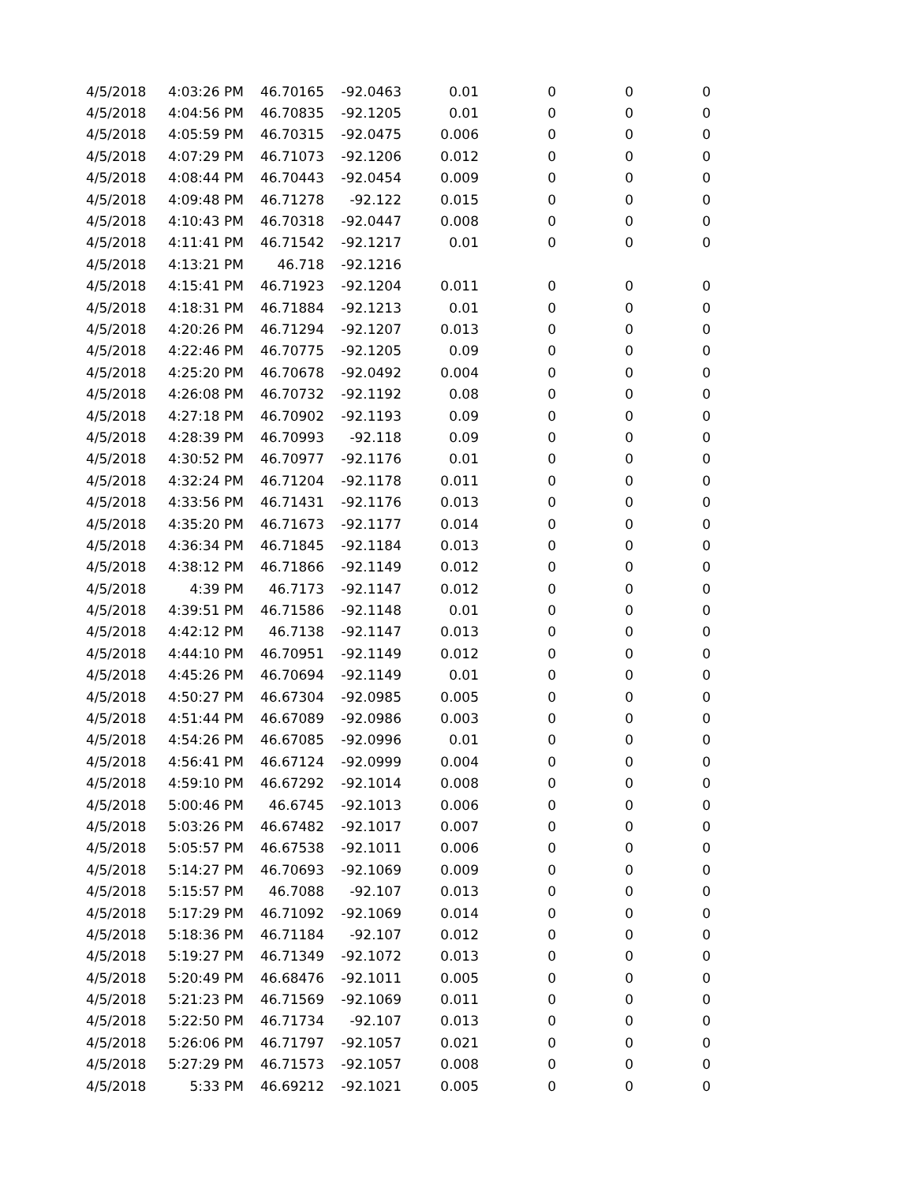| 4/5/2018 | 4:03:26 PM | 46.70165 | -92.0463 | 0.01 | 0 | 0 | 0 |
| 4/5/2018 | 4:04:56 PM | 46.70835 | -92.1205 | 0.01 | 0 | 0 | 0 |
| 4/5/2018 | 4:05:59 PM | 46.70315 | -92.0475 | 0.006 | 0 | 0 | 0 |
| 4/5/2018 | 4:07:29 PM | 46.71073 | -92.1206 | 0.012 | 0 | 0 | 0 |
| 4/5/2018 | 4:08:44 PM | 46.70443 | -92.0454 | 0.009 | 0 | 0 | 0 |
| 4/5/2018 | 4:09:48 PM | 46.71278 | -92.122 | 0.015 | 0 | 0 | 0 |
| 4/5/2018 | 4:10:43 PM | 46.70318 | -92.0447 | 0.008 | 0 | 0 | 0 |
| 4/5/2018 | 4:11:41 PM | 46.71542 | -92.1217 | 0.01 | 0 | 0 | 0 |
| 4/5/2018 | 4:13:21 PM | 46.718 | -92.1216 | | | | |
| 4/5/2018 | 4:15:41 PM | 46.71923 | -92.1204 | 0.011 | 0 | 0 | 0 |
| 4/5/2018 | 4:18:31 PM | 46.71884 | -92.1213 | 0.01 | 0 | 0 | 0 |
| 4/5/2018 | 4:20:26 PM | 46.71294 | -92.1207 | 0.013 | 0 | 0 | 0 |
| 4/5/2018 | 4:22:46 PM | 46.70775 | -92.1205 | 0.09 | 0 | 0 | 0 |
| 4/5/2018 | 4:25:20 PM | 46.70678 | -92.0492 | 0.004 | 0 | 0 | 0 |
| 4/5/2018 | 4:26:08 PM | 46.70732 | -92.1192 | 0.08 | 0 | 0 | 0 |
| 4/5/2018 | 4:27:18 PM | 46.70902 | -92.1193 | 0.09 | 0 | 0 | 0 |
| 4/5/2018 | 4:28:39 PM | 46.70993 | -92.118 | 0.09 | 0 | 0 | 0 |
| 4/5/2018 | 4:30:52 PM | 46.70977 | -92.1176 | 0.01 | 0 | 0 | 0 |
| 4/5/2018 | 4:32:24 PM | 46.71204 | -92.1178 | 0.011 | 0 | 0 | 0 |
| 4/5/2018 | 4:33:56 PM | 46.71431 | -92.1176 | 0.013 | 0 | 0 | 0 |
| 4/5/2018 | 4:35:20 PM | 46.71673 | -92.1177 | 0.014 | 0 | 0 | 0 |
| 4/5/2018 | 4:36:34 PM | 46.71845 | -92.1184 | 0.013 | 0 | 0 | 0 |
| 4/5/2018 | 4:38:12 PM | 46.71866 | -92.1149 | 0.012 | 0 | 0 | 0 |
| 4/5/2018 | 4:39 PM | 46.7173 | -92.1147 | 0.012 | 0 | 0 | 0 |
| 4/5/2018 | 4:39:51 PM | 46.71586 | -92.1148 | 0.01 | 0 | 0 | 0 |
| 4/5/2018 | 4:42:12 PM | 46.7138 | -92.1147 | 0.013 | 0 | 0 | 0 |
| 4/5/2018 | 4:44:10 PM | 46.70951 | -92.1149 | 0.012 | 0 | 0 | 0 |
| 4/5/2018 | 4:45:26 PM | 46.70694 | -92.1149 | 0.01 | 0 | 0 | 0 |
| 4/5/2018 | 4:50:27 PM | 46.67304 | -92.0985 | 0.005 | 0 | 0 | 0 |
| 4/5/2018 | 4:51:44 PM | 46.67089 | -92.0986 | 0.003 | 0 | 0 | 0 |
| 4/5/2018 | 4:54:26 PM | 46.67085 | -92.0996 | 0.01 | 0 | 0 | 0 |
| 4/5/2018 | 4:56:41 PM | 46.67124 | -92.0999 | 0.004 | 0 | 0 | 0 |
| 4/5/2018 | 4:59:10 PM | 46.67292 | -92.1014 | 0.008 | 0 | 0 | 0 |
| 4/5/2018 | 5:00:46 PM | 46.6745 | -92.1013 | 0.006 | 0 | 0 | 0 |
| 4/5/2018 | 5:03:26 PM | 46.67482 | -92.1017 | 0.007 | 0 | 0 | 0 |
| 4/5/2018 | 5:05:57 PM | 46.67538 | -92.1011 | 0.006 | 0 | 0 | 0 |
| 4/5/2018 | 5:14:27 PM | 46.70693 | -92.1069 | 0.009 | 0 | 0 | 0 |
| 4/5/2018 | 5:15:57 PM | 46.7088 | -92.107 | 0.013 | 0 | 0 | 0 |
| 4/5/2018 | 5:17:29 PM | 46.71092 | -92.1069 | 0.014 | 0 | 0 | 0 |
| 4/5/2018 | 5:18:36 PM | 46.71184 | -92.107 | 0.012 | 0 | 0 | 0 |
| 4/5/2018 | 5:19:27 PM | 46.71349 | -92.1072 | 0.013 | 0 | 0 | 0 |
| 4/5/2018 | 5:20:49 PM | 46.68476 | -92.1011 | 0.005 | 0 | 0 | 0 |
| 4/5/2018 | 5:21:23 PM | 46.71569 | -92.1069 | 0.011 | 0 | 0 | 0 |
| 4/5/2018 | 5:22:50 PM | 46.71734 | -92.107 | 0.013 | 0 | 0 | 0 |
| 4/5/2018 | 5:26:06 PM | 46.71797 | -92.1057 | 0.021 | 0 | 0 | 0 |
| 4/5/2018 | 5:27:29 PM | 46.71573 | -92.1057 | 0.008 | 0 | 0 | 0 |
| 4/5/2018 | 5:33 PM | 46.69212 | -92.1021 | 0.005 | 0 | 0 | 0 |